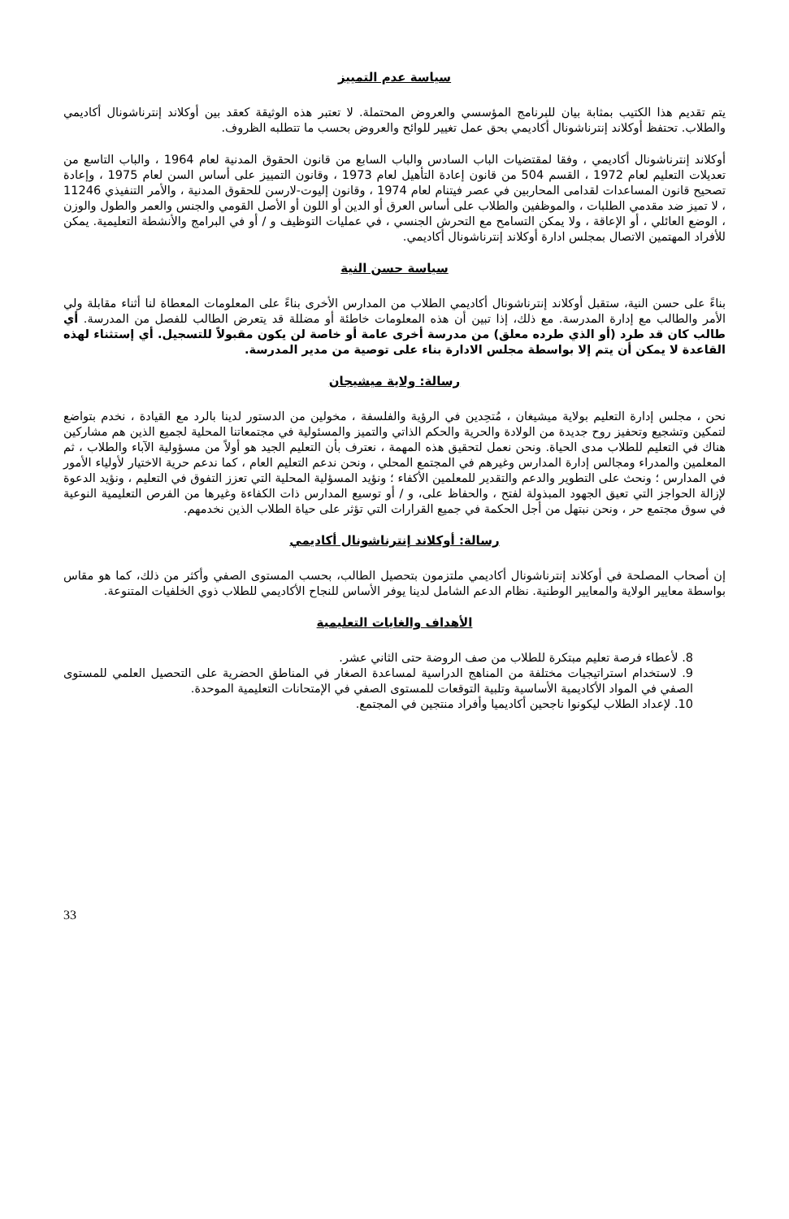سياسة عدم التمييز
يتم تقديم هذا الكتيب بمثابة بيان للبرنامج المؤسسي والعروض المحتملة. لا تعتبر هذه الوثيقة كعقد بين أوكلاند إنترناشونال أكاديمي والطلاب. تحتفظ أوكلاند إنترناشونال أكاديمي بحق عمل تغيير للوائح والعروض بحسب ما تتطلبه الظروف.
أوكلاند إنترناشونال أكاديمي ، وفقا لمقتضيات الباب السادس والباب السابع من قانون الحقوق المدنية لعام 1964 ، والباب التاسع من تعديلات التعليم لعام 1972 ، القسم 504 من قانون إعادة التأهيل لعام 1973 ، وقانون التمييز على أساس السن لعام 1975 ، وإعادة تصحيح قانون المساعدات لقدامى المحاربين في عصر فيتنام لعام 1974 ، وقانون إليوت-لارسن للحقوق المدنية ، والأمر التنفيذي 11246 ، لا تميز ضد مقدمي الطلبات ، والموظفين والطلاب على أساس العرق أو الدين أو اللون أو الأصل القومي والجنس والعمر والطول والوزن ، الوضع العائلي ، أو الإعاقة ، ولا يمكن التسامح مع التحرش الجنسي ، في عمليات التوظيف و / أو في البرامج والأنشطة التعليمية. يمكن للأفراد المهتمين الاتصال بمجلس ادارة أوكلاند إنترناشونال أكاديمي.
سياسة حسن النية
بناءً على حسن النية، ستقبل أوكلاند إنترناشونال أكاديمي الطلاب من المدارس الأخرى بناءً على المعلومات المعطاة لنا أثناء مقابلة ولي الأمر والطالب مع إدارة المدرسة. مع ذلك، إذا تبين أن هذه المعلومات خاطئة أو مضللة قد يتعرض الطالب للفصل من المدرسة. أي طالب كان قد طرد (أو الذي طرده معلق) من مدرسة أخرى عامة أو خاصة لن يكون مقبولاً للتسجيل. أي إستثناء لهذه القاعدة لا يمكن أن يتم إلا بواسطة مجلس الادارة بناء على توصية من مدير المدرسة.
رسالة: ولاية ميشيجان
نحن ، مجلس إدارة التعليم بولاية ميشيغان ، مُتحِدين في الرؤية والفلسفة ، مخولين من الدستور لدينا بالرد مع القيادة ، نخدم بتواضع لتمكين وتشجيع وتحفيز روح جديدة من الولادة والحرية والحكم الذاتي والتميز والمسئولية في مجتمعاتنا المحلية لجميع الذين هم مشاركين هناك في التعليم للطلاب مدى الحياة. ونحن نعمل لتحقيق هذه المهمة ، نعترف بأن التعليم الجيد هو أولاً من مسؤولية الآباء والطلاب ، ثم المعلمين والمدراء ومجالس إدارة المدارس وغيرهم في المجتمع المحلي ، ونحن ندعم التعليم العام ، كما ندعم حرية الاختيار لأولياء الأمور في المدارس ؛ ونحث على التطوير والدعم والتقدير للمعلمين الأكفاء ؛ ونؤيد المسؤلية المحلية التي تعزز التفوق في التعليم ، ونؤيد الدعوة لإزالة الحواجز التي تعيق الجهود المبذولة لفتح ، والحفاظ على، و / أو توسيع المدارس ذات الكفاءة وغيرها من الفرص التعليمية النوعية في سوق مجتمع حر ، ونحن نبتهل من أجل الحكمة في جميع القرارات التي تؤثر على حياة الطلاب الذين نخدمهم.
رسالة: أوكلاند إنترناشونال أكاديمي
إن أصحاب المصلحة في أوكلاند إنترناشونال أكاديمي ملتزمون بتحصيل الطالب، بحسب المستوى الصفي وأكثر من ذلك، كما هو مقاس بواسطة معايير الولاية والمعايير الوطنية. نظام الدعم الشامل لدينا يوفر الأساس للنجاح الأكاديمي للطلاب ذوي الخلفيات المتنوعة.
الأهداف والغايات التعليمية
8. لأعطاء فرصة تعليم مبتكرة للطلاب من صف الروضة حتى الثاني عشر.
9. لاستخدام استراتيجيات مختلفة من المناهج الدراسية لمساعدة الصغار في المناطق الحضرية على التحصيل العلمي للمستوى الصفي في المواد الأكاديمية الأساسية وتلبية التوقعات للمستوى الصفي في الإمتحانات التعليمية الموحدة.
10. لإعداد الطلاب ليكونوا ناجحين أكاديميا وأفراد منتجين في المجتمع.
33